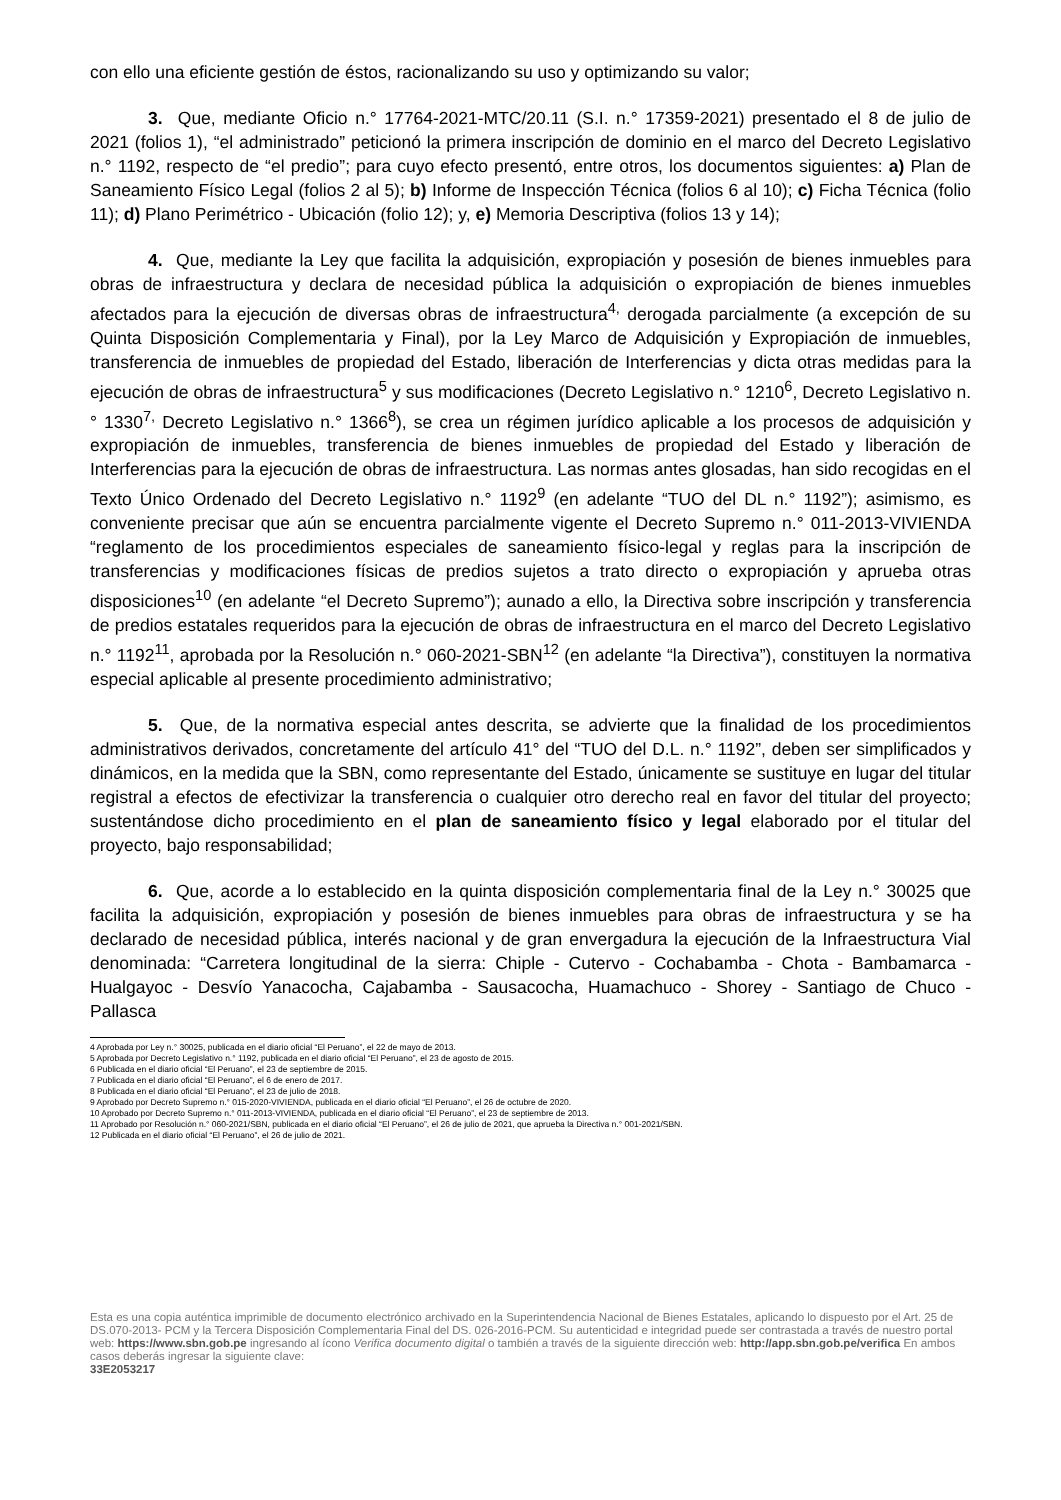con ello una eficiente gestión de éstos, racionalizando su uso y optimizando su valor;
3. Que, mediante Oficio n.° 17764-2021-MTC/20.11 (S.I. n.° 17359-2021) presentado el 8 de julio de 2021 (folios 1), “el administrado” peticionó la primera inscripción de dominio en el marco del Decreto Legislativo n.° 1192, respecto de “el predio”; para cuyo efecto presentó, entre otros, los documentos siguientes: a) Plan de Saneamiento Físico Legal (folios 2 al 5); b) Informe de Inspección Técnica (folios 6 al 10); c) Ficha Técnica (folio 11); d) Plano Perimétrico - Ubicación (folio 12); y, e) Memoria Descriptiva (folios 13 y 14);
4. Que, mediante la Ley que facilita la adquisición, expropiación y posesión de bienes inmuebles para obras de infraestructura y declara de necesidad pública la adquisición o expropiación de bienes inmuebles afectados para la ejecución de diversas obras de infraestructura<sup>4,</sup> derogada parcialmente (a excepción de su Quinta Disposición Complementaria y Final), por la Ley Marco de Adquisición y Expropiación de inmuebles, transferencia de inmuebles de propiedad del Estado, liberación de Interferencias y dicta otras medidas para la ejecución de obras de infraestructura<sup>5</sup> y sus modificaciones (Decreto Legislativo n.° 1210<sup>6</sup>, Decreto Legislativo n.° 1330<sup>7,</sup> Decreto Legislativo n.° 1366<sup>8</sup>), se crea un régimen jurídico aplicable a los procesos de adquisición y expropiación de inmuebles, transferencia de bienes inmuebles de propiedad del Estado y liberación de Interferencias para la ejecución de obras de infraestructura. Las normas antes glosadas, han sido recogidas en el Texto Único Ordenado del Decreto Legislativo n.° 1192<sup>9</sup> (en adelante “TUO del DL n.° 1192”); asimismo, es conveniente precisar que aún se encuentra parcialmente vigente el Decreto Supremo n.° 011-2013-VIVIENDA “reglamento de los procedimientos especiales de saneamiento físico-legal y reglas para la inscripción de transferencias y modificaciones físicas de predios sujetos a trato directo o expropiación y aprueba otras disposiciones<sup>10</sup> (en adelante “el Decreto Supremo”); aunado a ello, la Directiva sobre inscripción y transferencia de predios estatales requeridos para la ejecución de obras de infraestructura en el marco del Decreto Legislativo n.° 1192<sup>11</sup>, aprobada por la Resolución n.° 060-2021-SBN<sup>12</sup> (en adelante “la Directiva”), constituyen la normativa especial aplicable al presente procedimiento administrativo;
5. Que, de la normativa especial antes descrita, se advierte que la finalidad de los procedimientos administrativos derivados, concretamente del artículo 41° del “TUO del D.L. n.° 1192”, deben ser simplificados y dinámicos, en la medida que la SBN, como representante del Estado, únicamente se sustituye en lugar del titular registral a efectos de efectivizar la transferencia o cualquier otro derecho real en favor del titular del proyecto; sustentándose dicho procedimiento en el plan de saneamiento físico y legal elaborado por el titular del proyecto, bajo responsabilidad;
6. Que, acorde a lo establecido en la quinta disposición complementaria final de la Ley n.° 30025 que facilita la adquisición, expropiación y posesión de bienes inmuebles para obras de infraestructura y se ha declarado de necesidad pública, interés nacional y de gran envergadura la ejecución de la Infraestructura Vial denominada: “Carretera longitudinal de la sierra: Chiple - Cutervo - Cochabamba - Chota - Bambamarca - Hualgayoc - Desvío Yanacocha, Cajabamba - Sausacocha, Huamachuco - Shorey - Santiago de Chuco - Pallasca
4 Aprobada por Ley n.° 30025, publicada en el diario oficial “El Peruano”, el 22 de mayo de 2013.
5 Aprobada por Decreto Legislativo n.° 1192, publicada en el diario oficial “El Peruano”, el 23 de agosto de 2015.
6 Publicada en el diario oficial “El Peruano”, el 23 de septiembre de 2015.
7 Publicada en el diario oficial “El Peruano”, el 6 de enero de 2017.
8 Publicada en el diario oficial “El Peruano”, el 23 de julio de 2018.
9 Aprobado por Decreto Supremo n.° 015-2020-VIVIENDA, publicada en el diario oficial “El Peruano”, el 26 de octubre de 2020.
10 Aprobado por Decreto Supremo n.° 011-2013-VIVIENDA, publicada en el diario oficial “El Peruano”, el 23 de septiembre de 2013.
11 Aprobado por Resolución n.° 060-2021/SBN, publicada en el diario oficial “El Peruano”, el 26 de julio de 2021, que aprueba la Directiva n.° 001-2021/SBN.
12 Publicada en el diario oficial “El Peruano”, el 26 de julio de 2021.
Esta es una copia auténtica imprimible de documento electrónico archivado en la Superintendencia Nacional de Bienes Estatales, aplicando lo dispuesto por el Art. 25 de DS.070-2013- PCM y la Tercera Disposición Complementaria Final del DS. 026-2016-PCM. Su autenticidad e integridad puede ser contrastada a través de nuestro portal web: https://www.sbn.gob.pe ingresando al ícono Verifica documento digital o también a través de la siguiente dirección web: http://app.sbn.gob.pe/verifica En ambos casos deberás ingresar la siguiente clave:
33E2053217